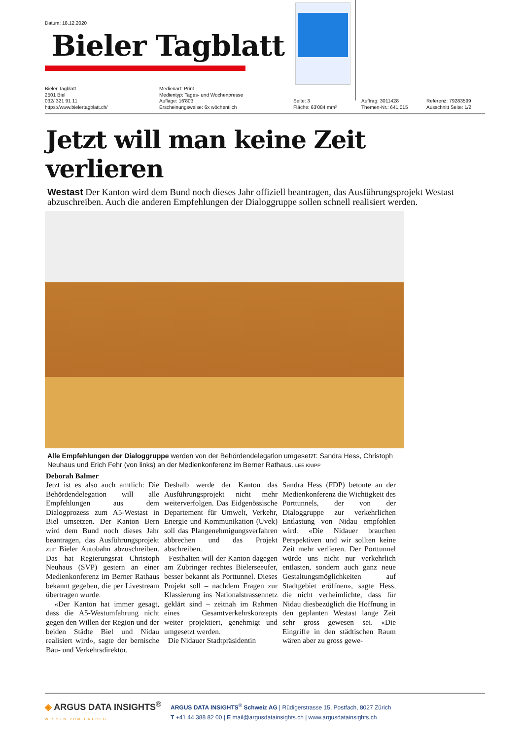Datum: 18.12.2020
Bieler Tagblatt
Bieler Tagblatt
2501 Biel
032/ 321 91 11
https://www.bielertagblatt.ch/
Medienart: Print
Medientyp: Tages- und Wochenpresse
Auflage: 16'803
Erscheinungsweise: 6x wöchentlich
Seite: 3
Fläche: 63'084 mm²
Auftrag: 3011428
Themen-Nr.: 641.015
Referenz: 79283599
Ausschnitt Seite: 1/2
Jetzt will man keine Zeit verlieren
Westast Der Kanton wird dem Bund noch dieses Jahr offiziell beantragen, das Ausführungsprojekt Westast abzuschreiben. Auch die anderen Empfehlungen der Dialoggruppe sollen schnell realisiert werden.
Alle Empfehlungen der Dialoggruppe werden von der Behördendelegation umgesetzt: Sandra Hess, Christoph Neuhaus und Erich Fehr (von links) an der Medienkonferenz im Berner Rathaus. LEE KNIPP
Deborah Balmer
Jetzt ist es also auch amtlich: Die Behördendelegation will alle Empfehlungen aus dem Dialogprozess zum A5-Westast in Biel umsetzen. Der Kanton Bern wird dem Bund noch dieses Jahr beantragen, das Ausführungsprojekt zur Bieler Autobahn abzuschreiben. Das hat Regierungsrat Christoph Neuhaus (SVP) gestern an einer Medienkonferenz im Berner Rathaus bekannt gegeben, die per Livestream übertragen wurde.
«Der Kanton hat immer gesagt, dass die A5-Westumfahrung nicht gegen den Willen der Region und der beiden Städte Biel und Nidau realisiert wird», sagte der bernische Bau- und Verkehrsdirektor.
Deshalb werde der Kanton das Ausführungsprojekt nicht mehr weiterverfolgen. Das Eidgenössische Departement für Umwelt, Verkehr, Energie und Kommunikation (Uvek) soll das Plangenehmigungsverfahren abbrechen und das Projekt abschreiben.
Festhalten will der Kanton dagegen am Zubringer rechtes Bielerseeufer, besser bekannt als Porttunnel. Dieses Projekt soll – nachdem Fragen zur Klassierung ins Nationalstrassennetz geklärt sind – zeitnah im Rahmen eines Gesamtverkehrskonzepts weiter projektiert, genehmigt und umgesetzt werden.
Die Nidauer Stadtpräsidentin
Sandra Hess (FDP) betonte an der Medienkonferenz die Wichtigkeit des Porttunnels, der von der Dialoggruppe zur verkehrlichen Entlastung von Nidau empfohlen wird. «Die Nidauer brauchen Perspektiven und wir sollten keine Zeit mehr verlieren. Der Porttunnel würde uns nicht nur verkehrlich entlasten, sondern auch ganz neue Gestaltungsmöglichkeiten auf Stadtgebiet eröffnen», sagte Hess, die nicht verheimlichte, dass für Nidau diesbezüglich die Hoffnung in den geplanten Westast lange Zeit sehr gross gewesen sei. «Die Eingriffe in den städtischen Raum wären aber zu gross gewe-
◈ ARGUS DATA INSIGHTS<sup>®</sup>
WISSEN ZUM ERFOLG
ARGUS DATA INSIGHTS<sup>®</sup> Schweiz AG | Rüdigerstrasse 15, Postfach, 8027 Zürich
T +41 44 388 82 00 | E mail@argusdatainsights.ch | www.argusdatainsights.ch